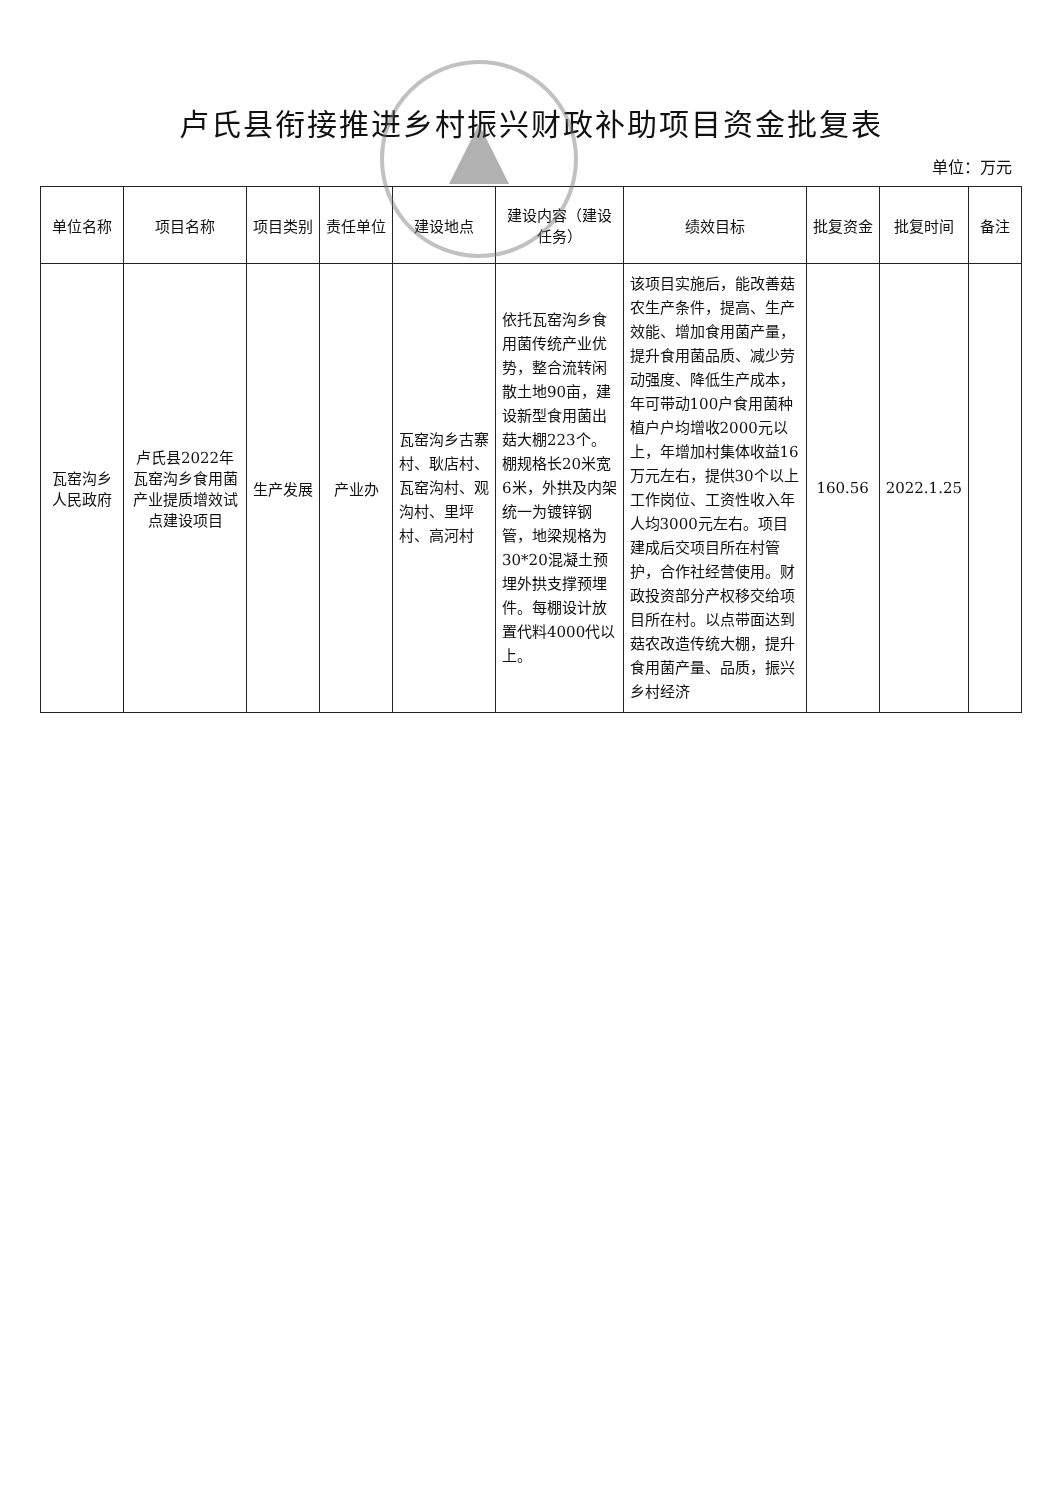卢氏县衔接推进乡村振兴财政补助项目资金批复表
单位：万元
| 单位名称 | 项目名称 | 项目类别 | 责任单位 | 建设地点 | 建设内容（建设任务） | 绩效目标 | 批复资金 | 批复时间 | 备注 |
| --- | --- | --- | --- | --- | --- | --- | --- | --- | --- |
| 瓦窑沟乡人民政府 | 卢氏县2022年瓦窑沟乡食用菌产业提质增效试点建设项目 | 生产发展 | 产业办 | 瓦窑沟乡古寨村、耿店村、瓦窑沟村、观沟村、里坪村、高河村 | 依托瓦窑沟乡食用菌传统产业优势，整合流转闲散土地90亩，建设新型食用菌出菇大棚223个。棚规格长20米宽6米，外拱及内架统一为镀锌钢管，地梁规格为30*20混凝土预埋外拱支撑预埋件。每棚设计放置代料4000代以上。 | 该项目实施后，能改善菇农生产条件，提高、生产效能、增加食用菌产量，提升食用菌品质、减少劳动强度、降低生产成本，年可带动100户食用菌种植户户均增收2000元以上，年增加村集体收益16万元左右，提供30个以上工作岗位、工资性收入年人均3000元左右。项目建成后交项目所在村管护，合作社经营使用。财政投资部分产权移交给项目所在村。以点带面达到菇农改造传统大棚，提升食用菌产量、品质，振兴乡村经济 | 160.56 | 2022.1.25 | |